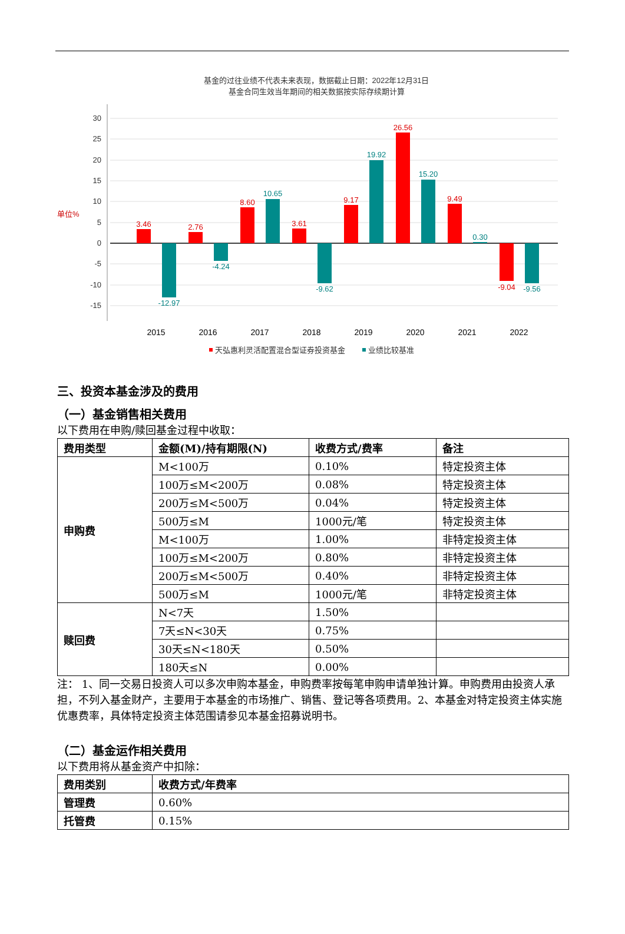基金的过往业绩不代表未来表现，数据截止日期：2022年12月31日
基金合同生效当年期间的相关数据按实际存续期计算
30
25
20
15
10
5
0
-5
-10
-15
单位%
3.46
2.76
8.60
3.61
9.17
26.56
9.49
-9.04
-12.97
-4.24
10.65
-9.62
19.92
15.20
0.30
-9.56
2015
2016
2017
2018
2019
2020
2021
2022
天弘惠利灵活配置混合型证券投资基金
业绩比较基准
三、投资本基金涉及的费用
（一）基金销售相关费用
以下费用在申购/赎回基金过程中收取：
| 费用类型 | 金额(M)/持有期限(N) | 收费方式/费率 | 备注 |
| --- | --- | --- | --- |
| 申购费 | M<100万 | 0.10% | 特定投资主体 |
| | 100万≤M<200万 | 0.08% | 特定投资主体 |
| | 200万≤M<500万 | 0.04% | 特定投资主体 |
| | 500万≤M | 1000元/笔 | 特定投资主体 |
| | M<100万 | 1.00% | 非特定投资主体 |
| | 100万≤M<200万 | 0.80% | 非特定投资主体 |
| | 200万≤M<500万 | 0.40% | 非特定投资主体 |
| | 500万≤M | 1000元/笔 | 非特定投资主体 |
| 赎回费 | N<7天 | 1.50% | |
| | 7天≤N<30天 | 0.75% | |
| | 30天≤N<180天 | 0.50% | |
| | 180天≤N | 0.00% | |
注： 1、同一交易日投资人可以多次申购本基金，申购费率按每笔申购申请单独计算。申购费用由投资人承担，不列入基金财产，主要用于本基金的市场推广、销售、登记等各项费用。2、本基金对特定投资主体实施优惠费率，具体特定投资主体范围请参见本基金招募说明书。
（二）基金运作相关费用
以下费用将从基金资产中扣除：
| 费用类别 | 收费方式/年费率 |
| --- | --- |
| 管理费 | 0.60% |
| 托管费 | 0.15% |